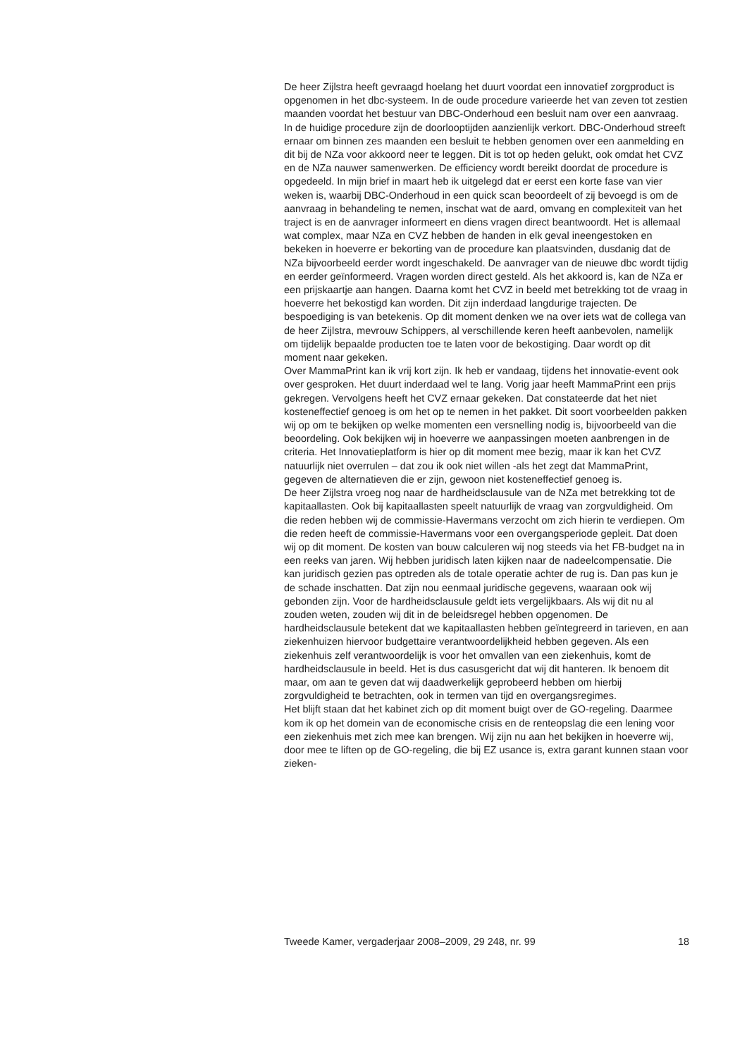De heer Zijlstra heeft gevraagd hoelang het duurt voordat een innovatief zorgproduct is opgenomen in het dbc-systeem. In de oude procedure varieerde het van zeven tot zestien maanden voordat het bestuur van DBC-Onderhoud een besluit nam over een aanvraag. In de huidige procedure zijn de doorlooptijden aanzienlijk verkort. DBC-Onderhoud streeft ernaar om binnen zes maanden een besluit te hebben genomen over een aanmelding en dit bij de NZa voor akkoord neer te leggen. Dit is tot op heden gelukt, ook omdat het CVZ en de NZa nauwer samenwerken. De efficiency wordt bereikt doordat de procedure is opgedeeld. In mijn brief in maart heb ik uitgelegd dat er eerst een korte fase van vier weken is, waarbij DBC-Onderhoud in een quick scan beoordeelt of zij bevoegd is om de aanvraag in behandeling te nemen, inschat wat de aard, omvang en complexiteit van het traject is en de aanvrager informeert en diens vragen direct beantwoordt. Het is allemaal wat complex, maar NZa en CVZ hebben de handen in elk geval ineengestoken en bekeken in hoeverre er bekorting van de procedure kan plaatsvinden, dusdanig dat de NZa bijvoorbeeld eerder wordt ingeschakeld. De aanvrager van de nieuwe dbc wordt tijdig en eerder geïnformeerd. Vragen worden direct gesteld. Als het akkoord is, kan de NZa er een prijskaartje aan hangen. Daarna komt het CVZ in beeld met betrekking tot de vraag in hoeverre het bekostigd kan worden. Dit zijn inderdaad langdurige trajecten. De bespoediging is van betekenis. Op dit moment denken we na over iets wat de collega van de heer Zijlstra, mevrouw Schippers, al verschillende keren heeft aanbevolen, namelijk om tijdelijk bepaalde producten toe te laten voor de bekostiging. Daar wordt op dit moment naar gekeken.
Over MammaPrint kan ik vrij kort zijn. Ik heb er vandaag, tijdens het innovatie-event ook over gesproken. Het duurt inderdaad wel te lang. Vorig jaar heeft MammaPrint een prijs gekregen. Vervolgens heeft het CVZ ernaar gekeken. Dat constateerde dat het niet kosteneffectief genoeg is om het op te nemen in het pakket. Dit soort voorbeelden pakken wij op om te bekijken op welke momenten een versnelling nodig is, bijvoorbeeld van die beoordeling. Ook bekijken wij in hoeverre we aanpassingen moeten aanbrengen in de criteria. Het Innovatieplatform is hier op dit moment mee bezig, maar ik kan het CVZ natuurlijk niet overrulen – dat zou ik ook niet willen -als het zegt dat MammaPrint, gegeven de alternatieven die er zijn, gewoon niet kosteneffectief genoeg is.
De heer Zijlstra vroeg nog naar de hardheidsclausule van de NZa met betrekking tot de kapitaallasten. Ook bij kapitaallasten speelt natuurlijk de vraag van zorgvuldigheid. Om die reden hebben wij de commissie-Havermans verzocht om zich hierin te verdiepen. Om die reden heeft de commissie-Havermans voor een overgangsperiode gepleit. Dat doen wij op dit moment. De kosten van bouw calculeren wij nog steeds via het FB-budget na in een reeks van jaren. Wij hebben juridisch laten kijken naar de nadeelcompensatie. Die kan juridisch gezien pas optreden als de totale operatie achter de rug is. Dan pas kun je de schade inschatten. Dat zijn nou eenmaal juridische gegevens, waaraan ook wij gebonden zijn. Voor de hardheidsclausule geldt iets vergelijkbaars. Als wij dit nu al zouden weten, zouden wij dit in de beleidsregel hebben opgenomen. De hardheidsclausule betekent dat we kapitaallasten hebben geïntegreerd in tarieven, en aan ziekenhuizen hiervoor budgettaire verantwoordelijkheid hebben gegeven. Als een ziekenhuis zelf verantwoordelijk is voor het omvallen van een ziekenhuis, komt de hardheidsclausule in beeld. Het is dus casusgericht dat wij dit hanteren. Ik benoem dit maar, om aan te geven dat wij daadwerkelijk geprobeerd hebben om hierbij zorgvuldigheid te betrachten, ook in termen van tijd en overgangsregimes.
Het blijft staan dat het kabinet zich op dit moment buigt over de GO-regeling. Daarmee kom ik op het domein van de economische crisis en de renteopslag die een lening voor een ziekenhuis met zich mee kan brengen. Wij zijn nu aan het bekijken in hoeverre wij, door mee te liften op de GO-regeling, die bij EZ usance is, extra garant kunnen staan voor zieken-
Tweede Kamer, vergaderjaar 2008–2009, 29 248, nr. 99 18